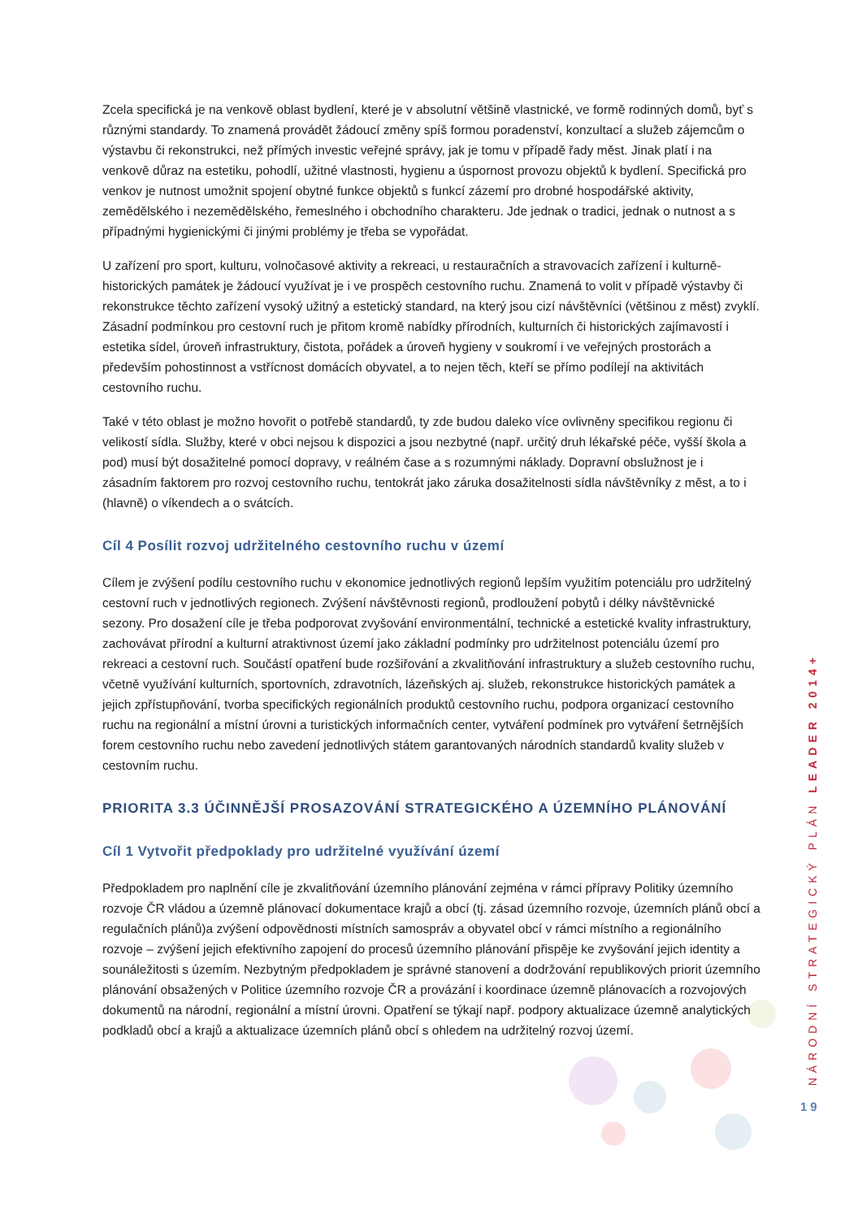Zcela specifická je na venkově oblast bydlení, které je v absolutní většině vlastnické, ve formě rodinných domů, byť s různými standardy. To znamená provádět žádoucí změny spíš formou poradenství, konzultací a služeb zájemcům o výstavbu či rekonstrukci, než přímých investic veřejné správy, jak je tomu v případě řady měst. Jinak platí i na venkově důraz na estetiku, pohodlí, užitné vlastnosti, hygienu a úspornost provozu objektů k bydlení. Specifická pro venkov je nutnost umožnit spojení obytné funkce objektů s funkcí zázemí pro drobné hospodářské aktivity, zemědělského i nezemědělského, řemeslného i obchodního charakteru. Jde jednak o tradici, jednak o nutnost a s případnými hygienickými či jinými problémy je třeba se vypořádat.
U zařízení pro sport, kulturu, volnočasové aktivity a rekreaci, u restauračních a stravovacích zařízení i kulturně-historických památek je žádoucí využívat je i ve prospěch cestovního ruchu. Znamená to volit v případě výstavby či rekonstrukce těchto zařízení vysoký užitný a estetický standard, na který jsou cizí návštěvníci (většinou z měst) zvyklí. Zásadní podmínkou pro cestovní ruch je přitom kromě nabídky přírodních, kulturních či historických zajímavostí i estetika sídel, úroveň infrastruktury, čistota, pořádek a úroveň hygieny v soukromí i ve veřejných prostorách a především pohostinnost a vstřícnost domácích obyvatel, a to nejen těch, kteří se přímo podílejí na aktivitách cestovního ruchu.
Také v této oblast je možno hovořit o potřebě standardů, ty zde budou daleko více ovlivněny specifikou regionu či velikostí sídla. Služby, které v obci nejsou k dispozici a jsou nezbytné (např. určitý druh lékařské péče, vyšší škola a pod) musí být dosažitelné pomocí dopravy, v reálném čase a s rozumnými náklady. Dopravní obslužnost je i zásadním faktorem pro rozvoj cestovního ruchu, tentokrát jako záruka dosažitelnosti sídla návštěvníky z měst, a to i (hlavně) o víkendech a o svátcích.
Cíl 4 Posílit rozvoj udržitelného cestovního ruchu v území
Cílem je zvýšení podílu cestovního ruchu v ekonomice jednotlivých regionů lepším využitím potenciálu pro udržitelný cestovní ruch v jednotlivých regionech. Zvýšení návštěvnosti regionů, prodloužení pobytů i délky návštěvnické sezony. Pro dosažení cíle je třeba podporovat zvyšování environmentální, technické a estetické kvality infrastruktury, zachovávat přírodní a kulturní atraktivnost území jako základní podmínky pro udržitelnost potenciálu území pro rekreaci a cestovní ruch. Součástí opatření bude rozšiřování a zkvalitňování infrastruktury a služeb cestovního ruchu, včetně využívání kulturních, sportovních, zdravotních, lázeňských aj. služeb, rekonstrukce historických památek a jejich zpřístupňování, tvorba specifických regionálních produktů cestovního ruchu, podpora organizací cestovního ruchu na regionální a místní úrovni a turistických informačních center, vytváření podmínek pro vytváření šetrnějších forem cestovního ruchu nebo zavedení jednotlivých státem garantovaných národních standardů kvality služeb v cestovním ruchu.
PRIORITA 3.3 ÚČINNĚJŠÍ PROSAZOVÁNÍ STRATEGICKÉHO A ÚZEMNÍHO PLÁNOVÁNÍ
Cíl 1 Vytvořit předpoklady pro udržitelné využívání území
Předpokladem pro naplnění cíle je zkvalitňování územního plánování zejména v rámci přípravy Politiky územního rozvoje ČR vládou a územně plánovací dokumentace krajů a obcí (tj. zásad územního rozvoje, územních plánů obcí a regulačních plánů)a zvýšení odpovědnosti místních samospráv a obyvatel obcí v rámci místního a regionálního rozvoje – zvýšení jejich efektivního zapojení do procesů územního plánování přispěje ke zvyšování jejich identity a sounáležitosti s územím. Nezbytným předpokladem je správné stanovení a dodržování republikových priorit územního plánování obsažených v Politice územního rozvoje ČR a provázání i koordinace územně plánovacích a rozvojových dokumentů na národní, regionální a místní úrovni. Opatření se týkají např. podpory aktualizace územně analytických podkladů obcí a krajů a aktualizace územních plánů obcí s ohledem na udržitelný rozvoj území.
NÁRODNÍ STRATEGICKÝ PLÁN LEADER 2014+
19